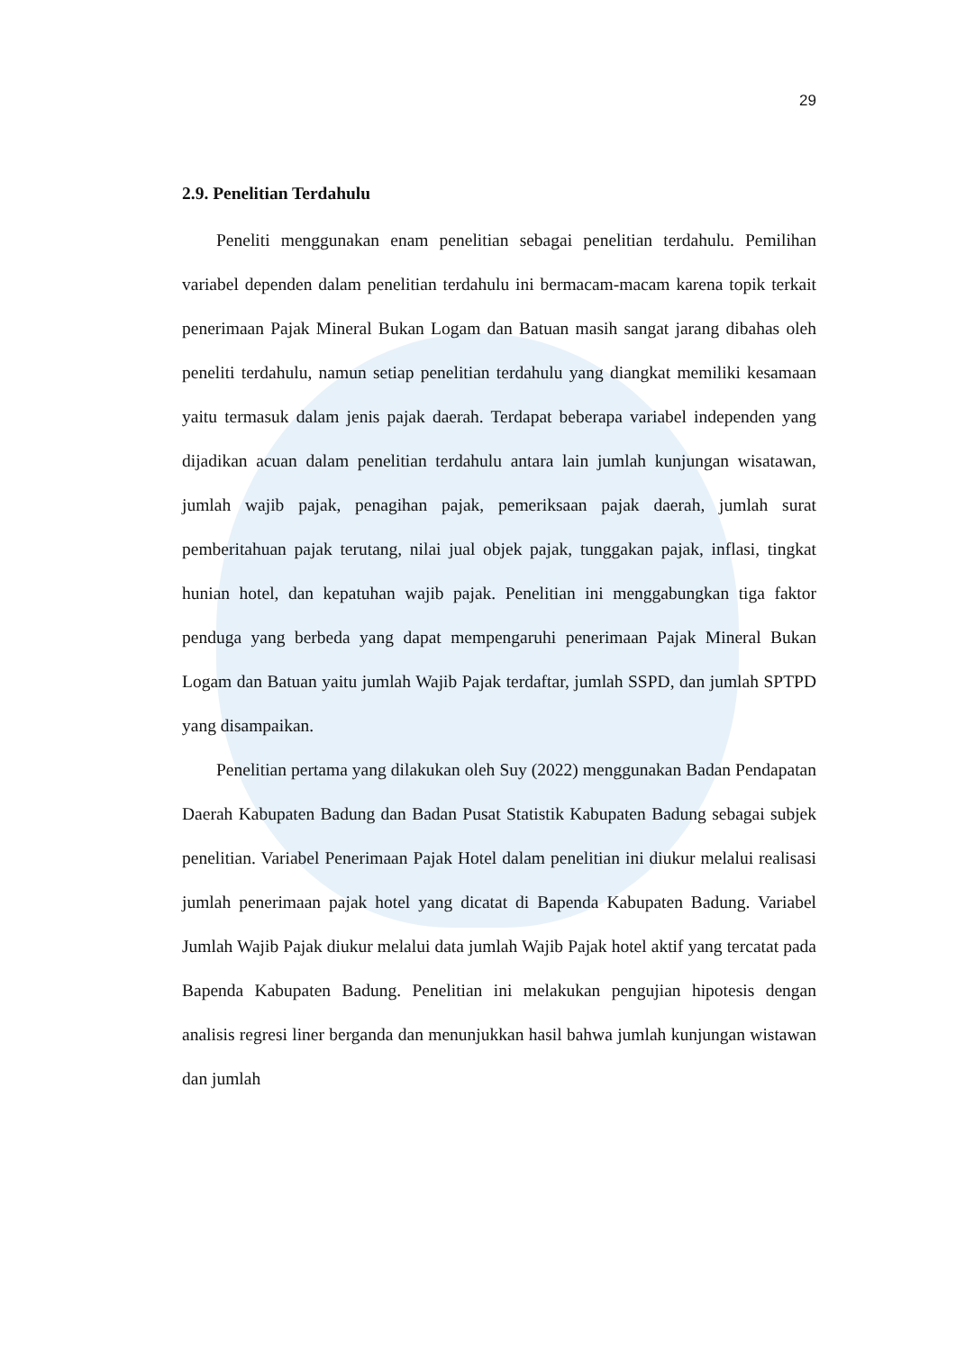29
2.9. Penelitian Terdahulu
Peneliti menggunakan enam penelitian sebagai penelitian terdahulu. Pemilihan variabel dependen dalam penelitian terdahulu ini bermacam-macam karena topik terkait penerimaan Pajak Mineral Bukan Logam dan Batuan masih sangat jarang dibahas oleh peneliti terdahulu, namun setiap penelitian terdahulu yang diangkat memiliki kesamaan yaitu termasuk dalam jenis pajak daerah. Terdapat beberapa variabel independen yang dijadikan acuan dalam penelitian terdahulu antara lain jumlah kunjungan wisatawan, jumlah wajib pajak, penagihan pajak, pemeriksaan pajak daerah, jumlah surat pemberitahuan pajak terutang, nilai jual objek pajak, tunggakan pajak, inflasi, tingkat hunian hotel, dan kepatuhan wajib pajak. Penelitian ini menggabungkan tiga faktor penduga yang berbeda yang dapat mempengaruhi penerimaan Pajak Mineral Bukan Logam dan Batuan yaitu jumlah Wajib Pajak terdaftar, jumlah SSPD, dan jumlah SPTPD yang disampaikan.
Penelitian pertama yang dilakukan oleh Suy (2022) menggunakan Badan Pendapatan Daerah Kabupaten Badung dan Badan Pusat Statistik Kabupaten Badung sebagai subjek penelitian. Variabel Penerimaan Pajak Hotel dalam penelitian ini diukur melalui realisasi jumlah penerimaan pajak hotel yang dicatat di Bapenda Kabupaten Badung. Variabel Jumlah Wajib Pajak diukur melalui data jumlah Wajib Pajak hotel aktif yang tercatat pada Bapenda Kabupaten Badung. Penelitian ini melakukan pengujian hipotesis dengan analisis regresi liner berganda dan menunjukkan hasil bahwa jumlah kunjungan wistawan dan jumlah